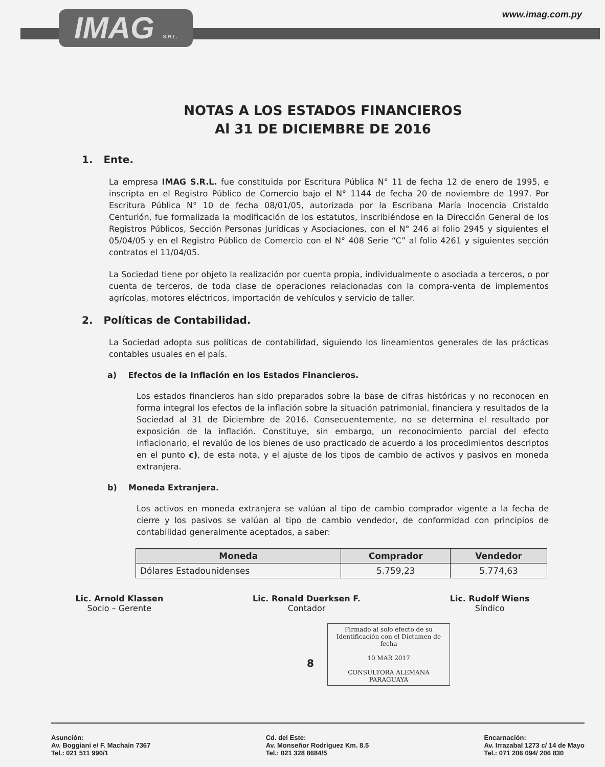IMAG S.R.L.
www.imag.com.py
NOTAS A LOS ESTADOS FINANCIEROS
Al 31 DE DICIEMBRE DE 2016
1. Ente.
La empresa IMAG S.R.L. fue constituida por Escritura Pública N° 11 de fecha 12 de enero de 1995, e inscripta en el Registro Público de Comercio bajo el N° 1144 de fecha 20 de noviembre de 1997. Por Escritura Pública N° 10 de fecha 08/01/05, autorizada por la Escribana María Inocencia Cristaldo Centurión, fue formalizada la modificación de los estatutos, inscribiéndose en la Dirección General de los Registros Públicos, Sección Personas Jurídicas y Asociaciones, con el N° 246 al folio 2945 y siguientes el 05/04/05 y en el Registro Público de Comercio con el N° 408 Serie “C” al folio 4261 y siguientes sección contratos el 11/04/05.
La Sociedad tiene por objeto la realización por cuenta propia, individualmente o asociada a terceros, o por cuenta de terceros, de toda clase de operaciones relacionadas con la compra-venta de implementos agrícolas, motores eléctricos, importación de vehículos y servicio de taller.
2. Políticas de Contabilidad.
La Sociedad adopta sus políticas de contabilidad, siguiendo los lineamientos generales de las prácticas contables usuales en el país.
a) Efectos de la Inflación en los Estados Financieros.
Los estados financieros han sido preparados sobre la base de cifras históricas y no reconocen en forma integral los efectos de la inflación sobre la situación patrimonial, financiera y resultados de la Sociedad al 31 de Diciembre de 2016. Consecuentemente, no se determina el resultado por exposición de la inflación. Constituye, sin embargo, un reconocimiento parcial del efecto inflacionario, el revalúo de los bienes de uso practicado de acuerdo a los procedimientos descriptos en el punto c), de esta nota, y el ajuste de los tipos de cambio de activos y pasivos en moneda extranjera.
b) Moneda Extranjera.
Los activos en moneda extranjera se valúan al tipo de cambio comprador vigente a la fecha de cierre y los pasivos se valúan al tipo de cambio vendedor, de conformidad con principios de contabilidad generalmente aceptados, a saber:
| Moneda | Comprador | Vendedor |
| --- | --- | --- |
| Dólares Estadounidenses | 5.759,23 | 5.774,63 |
Lic. Arnold Klassen
Socio – Gerente
Lic. Ronald Duerksen F.
Contador
Lic. Rudolf Wiens
Síndico
Firmado al solo efecto de su Identificación con el Dictamen de fecha
10 MAR 2017
CONSULTORA ALEMANA PARAGUAYA
8
Asunción:
Av. Boggiani e/ F. Machaín 7367
Tel.: 021 511 990/1
Cd. del Este:
Av. Monseñor Rodríguez Km. 8.5
Tel.: 021 328 8684/5
Encarnación:
Av. Irrazabal 1273 c/ 14 de Mayo
Tel.: 071 206 094/ 206 830